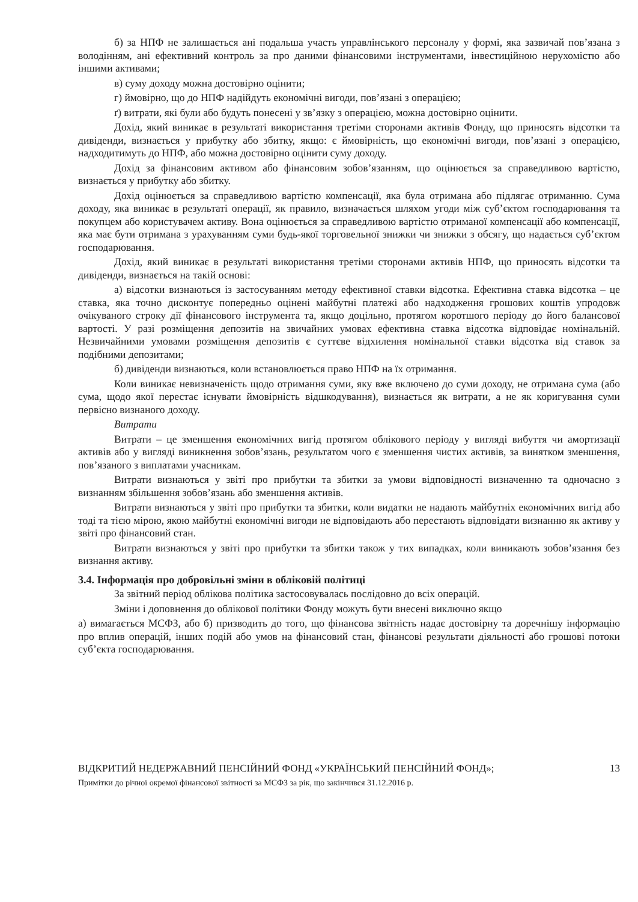б) за НПФ не залишається ані подальша участь управлінського персоналу у формі, яка зазвичай пов’язана з володінням, ані ефективний контроль за про даними фінансовими інструментами, інвестиційною нерухомістю або іншими активами;
в) суму доходу можна достовірно оцінити;
г) ймовірно, що до НПФ надійдуть економічні вигоди, пов’язані з операцією;
ґ) витрати, які були або будуть понесені у зв’язку з операцією, можна достовірно оцінити.
Дохід, який виникає в результаті використання третіми сторонами активів Фонду, що приносять відсотки та дивіденди, визнається у прибутку або збитку, якщо: є ймовірність, що економічні вигоди, пов’язані з операцією, надходитимуть до НПФ, або можна достовірно оцінити суму доходу.
Дохід за фінансовим активом або фінансовим зобов’язанням, що оцінюється за справедливою вартістю, визнається у прибутку або збитку.
Дохід оцінюється за справедливою вартістю компенсації, яка була отримана або підлягає отриманню. Сума доходу, яка виникає в результаті операції, як правило, визначається шляхом угоди між суб’єктом господарювання та покупцем або користувачем активу. Вона оцінюється за справедливою вартістю отриманої компенсації або компенсації, яка має бути отримана з урахуванням суми будь-якої торговельної знижки чи знижки з обсягу, що надається суб’єктом господарювання.
Дохід, який виникає в результаті використання третіми сторонами активів НПФ, що приносять відсотки та дивіденди, визнається на такій основі:
а) відсотки визнаються із застосуванням методу ефективної ставки відсотка. Ефективна ставка відсотка – це ставка, яка точно дисконтує попередньо оцінені майбутні платежі або надходження грошових коштів упродовж очікуваного строку дії фінансового інструмента та, якщо доцільно, протягом коротшого періоду до його балансової вартості. У разі розміщення депозитів на звичайних умовах ефективна ставка відсотка відповідає номінальній. Незвичайними умовами розміщення депозитів є суттєве відхилення номінальної ставки відсотка від ставок за подібними депозитами;
б) дивіденди визнаються, коли встановлюється право НПФ на їх отримання.
Коли виникає невизначеність щодо отримання суми, яку вже включено до суми доходу, не отримана сума (або сума, щодо якої перестає існувати ймовірність відшкодування), визнається як витрати, а не як коригування суми первісно визнаного доходу.
Витрати
Витрати – це зменшення економічних вигід протягом облікового періоду у вигляді вибуття чи амортизації активів або у вигляді виникнення зобов’язань, результатом чого є зменшення чистих активів, за винятком зменшення, пов’язаного з виплатами учасникам.
Витрати визнаються у звіті про прибутки та збитки за умови відповідності визначенню та одночасно з визнанням збільшення зобов’язань або зменшення активів.
Витрати визнаються у звіті про прибутки та збитки, коли видатки не надають майбутніх економічних вигід або тоді та тією мірою, якою майбутні економічні вигоди не відповідають або перестають відповідати визнанню як активу у звіті про фінансовий стан.
Витрати визнаються у звіті про прибутки та збитки також у тих випадках, коли виникають зобов’язання без визнання активу.
3.4. Інформація про добровільні зміни в обліковій політиці
За звітний період облікова політика застосовувалась послідовно до всіх операцій.
Зміни і доповнення до облікової політики Фонду можуть бути внесені виключно якщо
а) вимагається МСФЗ, або б) призводить до того, що фінансова звітність надає достовірну та доречнішу інформацію про вплив операцій, інших подій або умов на фінансовий стан, фінансові результати діяльності або грошові потоки суб’єкта господарювання.
13
ВІДКРИТИЙ НЕДЕРЖАВНИЙ ПЕНСІЙНИЙ ФОНД «УКРАЇНСЬКИЙ ПЕНСІЙНИЙ ФОНД»;
Примітки до річної окремої фінансової звітності за МСФЗ за рік, що закінчився 31.12.2016 р.